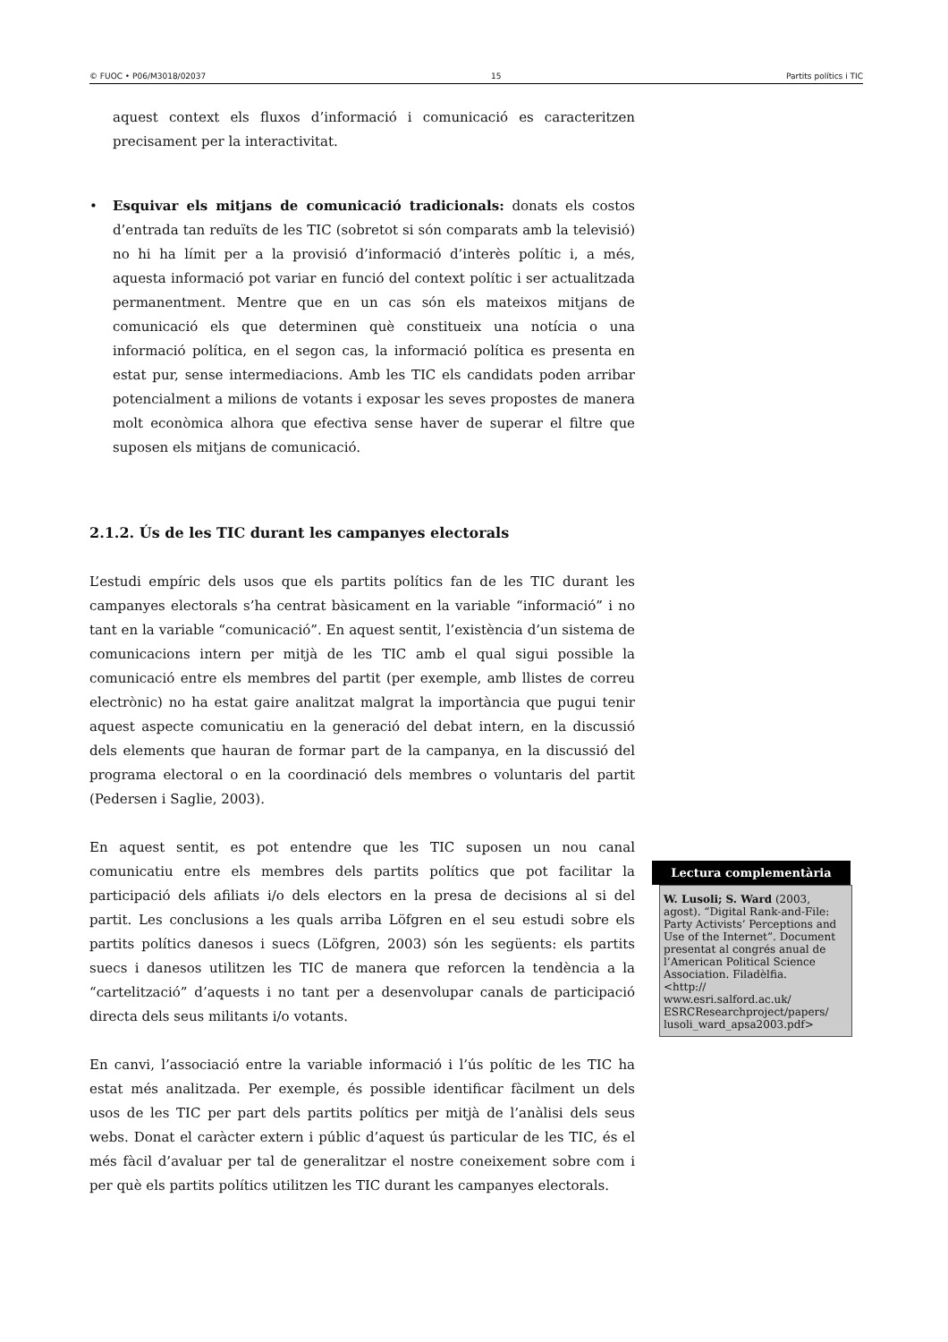© FUOC • P06/M3018/02037 15 Partits polítics i TIC
aquest context els fluxos d’informació i comunicació es caracteritzen precisament per la interactivitat.
• Esquivar els mitjans de comunicació tradicionals: donats els costos d’entrada tan reduïts de les TIC (sobretot si són comparats amb la televisió) no hi ha límit per a la provisió d’informació d’interès polític i, a més, aquesta informació pot variar en funció del context polític i ser actualitzada permanentment. Mentre que en un cas són els mateixos mitjans de comunicació els que determinen què constitueix una notícia o una informació política, en el segon cas, la informació política es presenta en estat pur, sense intermediacions. Amb les TIC els candidats poden arribar potencialment a milions de votants i exposar les seves propostes de manera molt econòmica alhora que efectiva sense haver de superar el filtre que suposen els mitjans de comunicació.
2.1.2. Ús de les TIC durant les campanyes electorals
L’estudi empíric dels usos que els partits polítics fan de les TIC durant les campanyes electorals s’ha centrat bàsicament en la variable “informació” i no tant en la variable “comunicació”. En aquest sentit, l’existència d’un sistema de comunicacions intern per mitjà de les TIC amb el qual sigui possible la comunicació entre els membres del partit (per exemple, amb llistes de correu electrònic) no ha estat gaire analitzat malgrat la importància que pugui tenir aquest aspecte comunicatiu en la generació del debat intern, en la discussió dels elements que hauran de formar part de la campanya, en la discussió del programa electoral o en la coordinació dels membres o voluntaris del partit (Pedersen i Saglie, 2003).
En aquest sentit, es pot entendre que les TIC suposen un nou canal comunicatiu entre els membres dels partits polítics que pot facilitar la participació dels afiliats i/o dels electors en la presa de decisions al si del partit. Les conclusions a les quals arriba Löfgren en el seu estudi sobre els partits polítics danesos i suecs (Löfgren, 2003) són les següents: els partits suecs i danesos utilitzen les TIC de manera que reforcen la tendència a la “cartelització” d’aquests i no tant per a desenvolupar canals de participació directa dels seus militants i/o votants.
En canvi, l’associació entre la variable informació i l’ús polític de les TIC ha estat més analitzada. Per exemple, és possible identificar fàcilment un dels usos de les TIC per part dels partits polítics per mitjà de l’anàlisi dels seus webs. Donat el caràcter extern i públic d’aquest ús particular de les TIC, és el més fàcil d’avaluar per tal de generalitzar el nostre coneixement sobre com i per què els partits polítics utilitzen les TIC durant les campanyes electorals.
Lectura complementària
W. Lusoli; S. Ward (2003, agost). “Digital Rank-and-File: Party Activists’ Perceptions and Use of the Internet”. Document presentat al congrés anual de l’American Political Science Association. Filadèlfia.
<http://
www.esri.salford.ac.uk/
ESRCResearchproject/papers/
lusoli_ward_apsa2003.pdf>